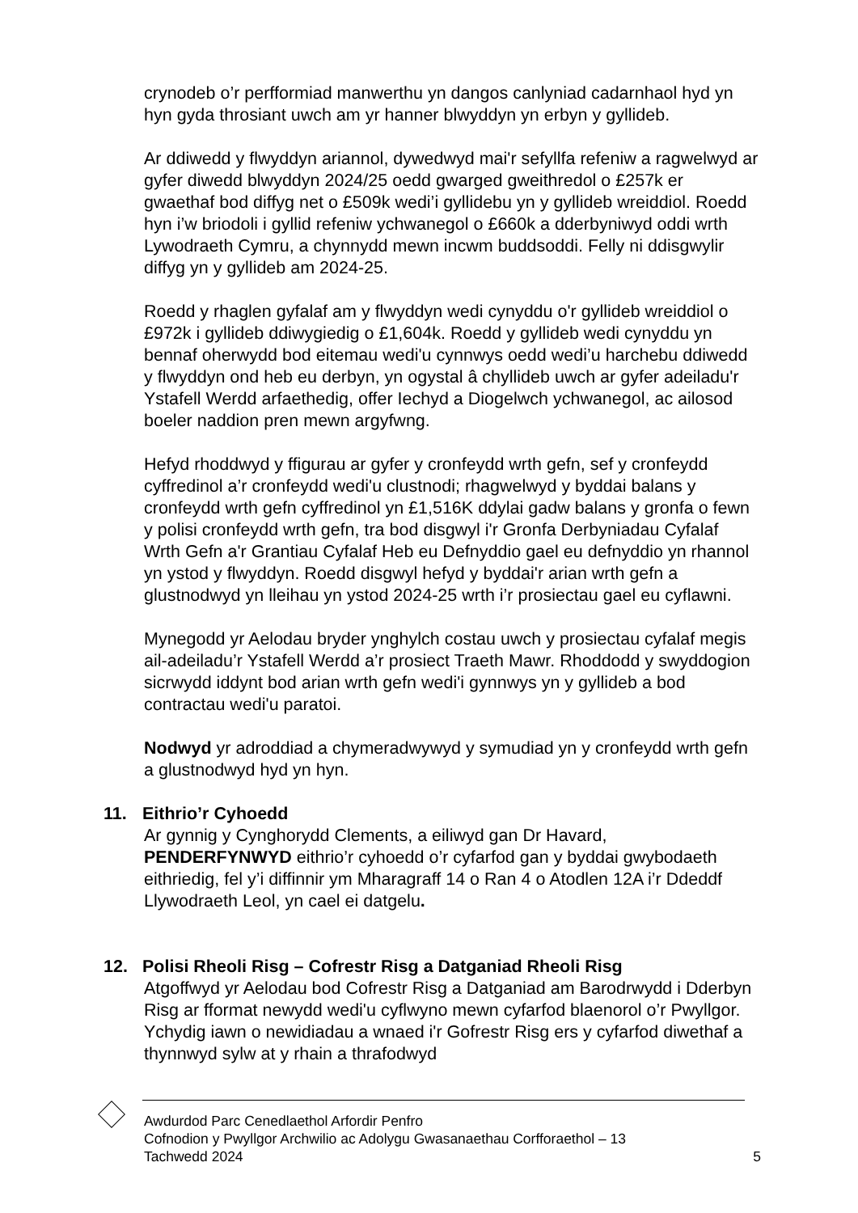crynodeb o’r perfformiad manwerthu yn dangos canlyniad cadarnhaol hyd yn hyn gyda throsiant uwch am yr hanner blwyddyn yn erbyn y gyllideb.
Ar ddiwedd y flwyddyn ariannol, dywedwyd mai'r sefyllfa refeniw a ragwelwyd ar gyfer diwedd blwyddyn 2024/25 oedd gwarged gweithredol o £257k er gwaethaf bod diffyg net o £509k wedi’i gyllidebu yn y gyllideb wreiddiol. Roedd hyn i’w briodoli i gyllid refeniw ychwanegol o £660k a dderbyniwyd oddi wrth Lywodraeth Cymru, a chynnydd mewn incwm buddsoddi. Felly ni ddisgwylir diffyg yn y gyllideb am 2024-25.
Roedd y rhaglen gyfalaf am y flwyddyn wedi cynyddu o'r gyllideb wreiddiol o £972k i gyllideb ddiwygiedig o £1,604k. Roedd y gyllideb wedi cynyddu yn bennaf oherwydd bod eitemau wedi'u cynnwys oedd wedi’u harchebu ddiwedd y flwyddyn ond heb eu derbyn, yn ogystal â chyllideb uwch ar gyfer adeiladu'r Ystafell Werdd arfaethedig, offer Iechyd a Diogelwch ychwanegol, ac ailosod boeler naddion pren mewn argyfwng.
Hefyd rhoddwyd y ffigurau ar gyfer y cronfeydd wrth gefn, sef y cronfeydd cyffredinol a’r cronfeydd wedi'u clustnodi; rhagwelwyd y byddai balans y cronfeydd wrth gefn cyffredinol yn £1,516K ddylai gadw balans y gronfa o fewn y polisi cronfeydd wrth gefn, tra bod disgwyl i'r Gronfa Derbyniadau Cyfalaf Wrth Gefn a'r Grantiau Cyfalaf Heb eu Defnyddio gael eu defnyddio yn rhannol yn ystod y flwyddyn. Roedd disgwyl hefyd y byddai'r arian wrth gefn a glustnodwyd yn lleihau yn ystod 2024-25 wrth i’r prosiectau gael eu cyflawni.
Mynegodd yr Aelodau bryder ynghylch costau uwch y prosiectau cyfalaf megis ail-adeiladu’r Ystafell Werdd a’r prosiect Traeth Mawr. Rhoddodd y swyddogion sicrwydd iddynt bod arian wrth gefn wedi'i gynnwys yn y gyllideb a bod contractau wedi'u paratoi.
Nodwyd yr adroddiad a chymeradwywyd y symudiad yn y cronfeydd wrth gefn a glustnodwyd hyd yn hyn.
11. Eithrio’r Cyhoedd
Ar gynnig y Cynghorydd Clements, a eiliwyd gan Dr Havard, PENDERFYNWYD eithrio’r cyhoedd o’r cyfarfod gan y byddai gwybodaeth eithriedig, fel y’i diffinnir ym Mharagraff 14 o Ran 4 o Atodlen 12A i’r Ddeddf Llywodraeth Leol, yn cael ei datgelu.
12. Polisi Rheoli Risg – Cofrestr Risg a Datganiad Rheoli Risg
Atgoffwyd yr Aelodau bod Cofrestr Risg a Datganiad am Barodrwydd i Dderbyn Risg ar fformat newydd wedi'u cyflwyno mewn cyfarfod blaenorol o’r Pwyllgor. Ychydig iawn o newidiadau a wnaed i'r Gofrestr Risg ers y cyfarfod diwethaf a thynnwyd sylw at y rhain a thrafodwyd
Awdurdod Parc Cenedlaethol Arfordir Penfro
Cofnodion y Pwyllgor Archwilio ac Adolygu Gwasanaethau Corfforaethol – 13
Tachwedd 2024
5